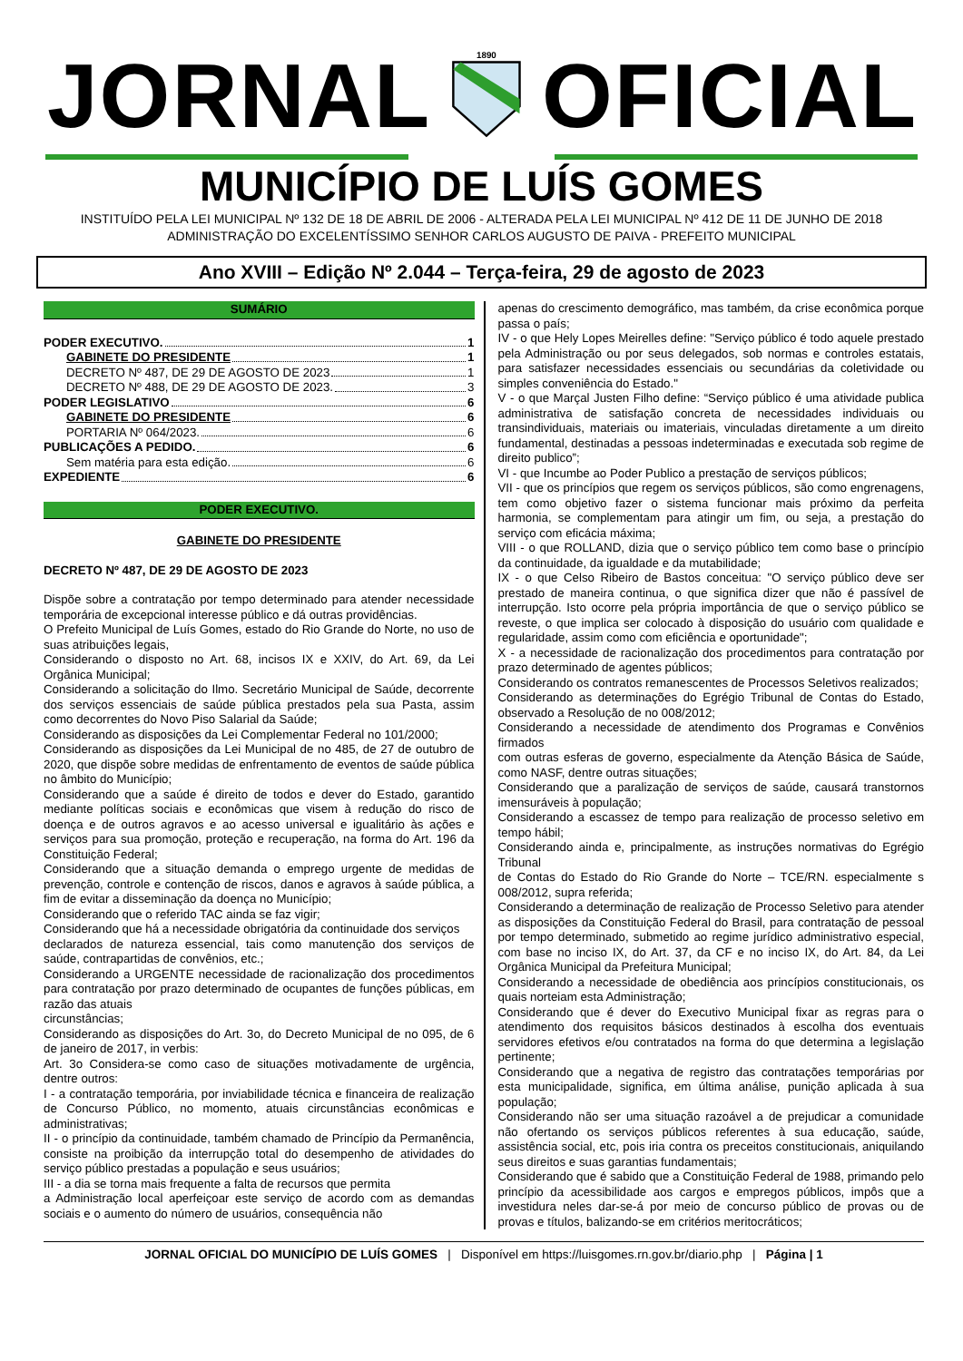JORNAL
1890
OFICIAL
MUNICÍPIO DE LUÍS GOMES
INSTITUÍDO PELA LEI MUNICIPAL Nº 132 DE 18 DE ABRIL DE 2006 - ALTERADA PELA LEI MUNICIPAL Nº 412 DE 11 DE JUNHO DE 2018
ADMINISTRAÇÃO DO EXCELENTÍSSIMO SENHOR CARLOS AUGUSTO DE PAIVA - PREFEITO MUNICIPAL
Ano XVIII – Edição Nº 2.044 – Terça-feira, 29 de agosto de 2023
SUMÁRIO
PODER EXECUTIVO. 1
GABINETE DO PRESIDENTE 1
DECRETO Nº 487, DE 29 DE AGOSTO DE 2023 1
DECRETO Nº 488, DE 29 DE AGOSTO DE 2023. 3
PODER LEGISLATIVO 6
GABINETE DO PRESIDENTE 6
PORTARIA Nº 064/2023. 6
PUBLICAÇÕES A PEDIDO. 6
Sem matéria para esta edição. 6
EXPEDIENTE 6
PODER EXECUTIVO.
GABINETE DO PRESIDENTE
DECRETO Nº 487, DE 29 DE AGOSTO DE 2023
Dispõe sobre a contratação por tempo determinado para atender necessidade temporária de excepcional interesse público e dá outras providências.
O Prefeito Municipal de Luís Gomes, estado do Rio Grande do Norte, no uso de suas atribuições legais,
Considerando o disposto no Art. 68, incisos IX e XXIV, do Art. 69, da Lei Orgânica Municipal;
Considerando a solicitação do Ilmo. Secretário Municipal de Saúde, decorrente dos serviços essenciais de saúde pública prestados pela sua Pasta, assim como decorrentes do Novo Piso Salarial da Saúde;
Considerando as disposições da Lei Complementar Federal no 101/2000;
Considerando as disposições da Lei Municipal de no 485, de 27 de outubro de 2020, que dispõe sobre medidas de enfrentamento de eventos de saúde pública no âmbito do Município;
Considerando que a saúde é direito de todos e dever do Estado, garantido mediante políticas sociais e econômicas que visem à redução do risco de doença e de outros agravos e ao acesso universal e igualitário às ações e serviços para sua promoção, proteção e recuperação, na forma do Art. 196 da Constituição Federal;
Considerando que a situação demanda o emprego urgente de medidas de prevenção, controle e contenção de riscos, danos e agravos à saúde pública, a fim de evitar a disseminação da doença no Município;
Considerando que o referido TAC ainda se faz vigir;
Considerando que há a necessidade obrigatória da continuidade dos serviços
declarados de natureza essencial, tais como manutenção dos serviços de saúde, contrapartidas de convênios, etc.;
Considerando a URGENTE necessidade de racionalização dos procedimentos para contratação por prazo determinado de ocupantes de funções públicas, em razão das atuais
circunstâncias;
Considerando as disposições do Art. 3o, do Decreto Municipal de no 095, de 6 de janeiro de 2017, in verbis:
Art. 3o Considera-se como caso de situações motivadamente de urgência, dentre outros:
I - a contratação temporária, por inviabilidade técnica e financeira de realização de Concurso Público, no momento, atuais circunstâncias econômicas e administrativas;
II - o princípio da continuidade, também chamado de Princípio da Permanência, consiste na proibição da interrupção total do desempenho de atividades do serviço público prestadas a população e seus usuários;
III - a dia se torna mais frequente a falta de recursos que permita
a Administração local aperfeiçoar este serviço de acordo com as demandas sociais e o aumento do número de usuários, consequência não
apenas do crescimento demográfico, mas também, da crise econômica porque passa o país;
IV - o que Hely Lopes Meirelles define: "Serviço público é todo aquele prestado pela Administração ou por seus delegados, sob normas e controles estatais, para satisfazer necessidades essenciais ou secundárias da coletividade ou simples conveniência do Estado."
V - o que Marçal Justen Filho define: “Serviço público é uma atividade publica administrativa de satisfação concreta de necessidades individuais ou transindividuais, materiais ou imateriais, vinculadas diretamente a um direito fundamental, destinadas a pessoas indeterminadas e executada sob regime de direito publico”;
VI - que Incumbe ao Poder Publico a prestação de serviços públicos;
VII - que os princípios que regem os serviços públicos, são como engrenagens, tem como objetivo fazer o sistema funcionar mais próximo da perfeita harmonia, se complementam para atingir um fim, ou seja, a prestação do serviço com eficácia máxima;
VIII - o que ROLLAND, dizia que o serviço público tem como base o princípio da continuidade, da igualdade e da mutabilidade;
IX - o que Celso Ribeiro de Bastos conceitua: "O serviço público deve ser prestado de maneira continua, o que significa dizer que não é passível de interrupção. Isto ocorre pela própria importância de que o serviço público se reveste, o que implica ser colocado à disposição do usuário com qualidade e regularidade, assim como com eficiência e oportunidade";
X - a necessidade de racionalização dos procedimentos para contratação por prazo determinado de agentes públicos;
Considerando os contratos remanescentes de Processos Seletivos realizados;
Considerando as determinações do Egrégio Tribunal de Contas do Estado, observado a Resolução de no 008/2012;
Considerando a necessidade de atendimento dos Programas e Convênios firmados
com outras esferas de governo, especialmente da Atenção Básica de Saúde, como NASF, dentre outras situações;
Considerando que a paralização de serviços de saúde, causará transtornos imensuráveis à população;
Considerando a escassez de tempo para realização de processo seletivo em tempo hábil;
Considerando ainda e, principalmente, as instruções normativas do Egrégio Tribunal
de Contas do Estado do Rio Grande do Norte – TCE/RN. especialmente s 008/2012, supra referida;
Considerando a determinação de realização de Processo Seletivo para atender as disposições da Constituição Federal do Brasil, para contratação de pessoal por tempo determinado, submetido ao regime jurídico administrativo especial, com base no inciso IX, do Art. 37, da CF e no inciso IX, do Art. 84, da Lei Orgânica Municipal da Prefeitura Municipal;
Considerando a necessidade de obediência aos princípios constitucionais, os quais norteiam esta Administração;
Considerando que é dever do Executivo Municipal fixar as regras para o atendimento dos requisitos básicos destinados à escolha dos eventuais servidores efetivos e/ou contratados na forma do que determina a legislação pertinente;
Considerando que a negativa de registro das contratações temporárias por esta municipalidade, significa, em última análise, punição aplicada à sua população;
Considerando não ser uma situação razoável a de prejudicar a comunidade não ofertando os serviços públicos referentes à sua educação, saúde, assistência social, etc, pois iria contra os preceitos constitucionais, aniquilando seus direitos e suas garantias fundamentais;
Considerando que é sabido que a Constituição Federal de 1988, primando pelo princípio da acessibilidade aos cargos e empregos públicos, impôs que a investidura neles dar-se-á por meio de concurso público de provas ou de provas e títulos, balizando-se em critérios meritocráticos;
JORNAL OFICIAL DO MUNICÍPIO DE LUÍS GOMES | Disponível em https://luisgomes.rn.gov.br/diario.php | Página | 1